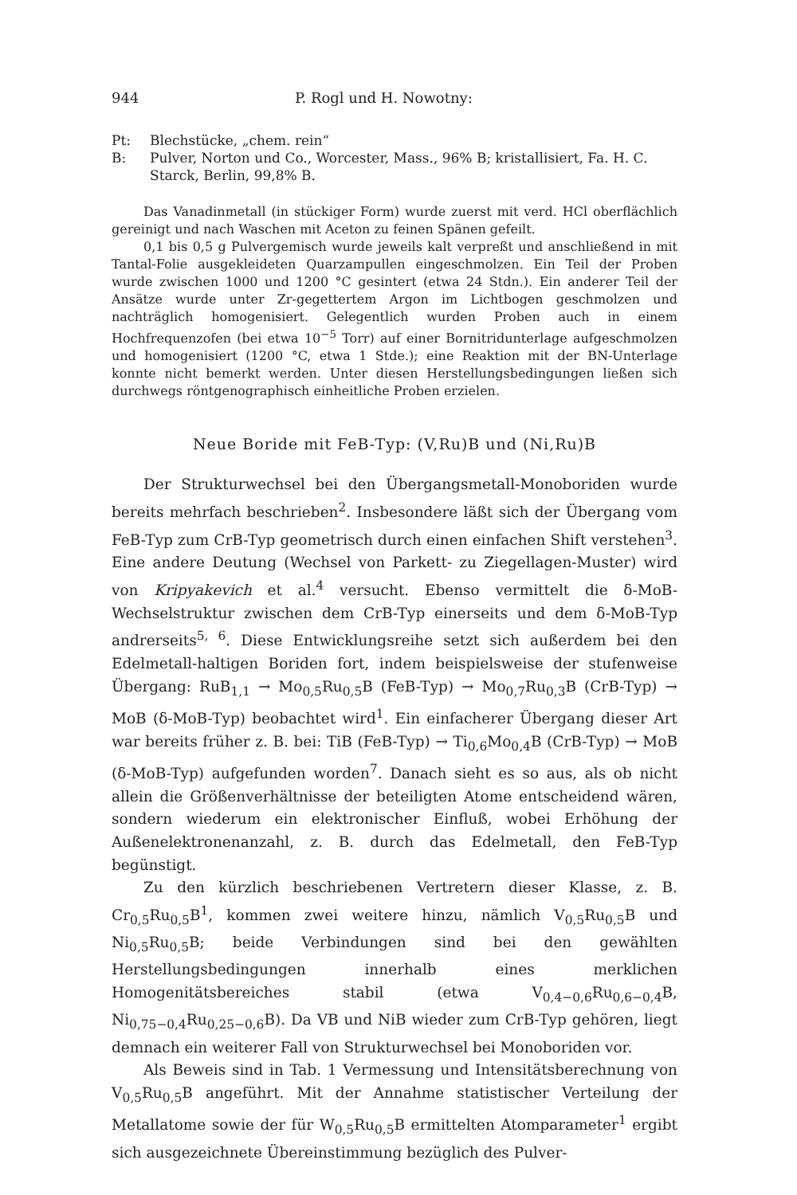944 P. Rogl und H. Nowotny:
Pt: Blechstücke, „chem. rein“
B: Pulver, Norton und Co., Worcester, Mass., 96% B; kristallisiert, Fa. H. C. Starck, Berlin, 99,8% B.
Das Vanadinmetall (in stückiger Form) wurde zuerst mit verd. HCl oberflächlich gereinigt und nach Waschen mit Aceton zu feinen Spänen gefeilt.
0,1 bis 0,5 g Pulvergemisch wurde jeweils kalt verpreßt und anschließend in mit Tantal-Folie ausgekleideten Quarzampullen eingeschmolzen. Ein Teil der Proben wurde zwischen 1000 und 1200 °C gesintert (etwa 24 Stdn.). Ein anderer Teil der Ansätze wurde unter Zr-gegettertem Argon im Lichtbogen geschmolzen und nachträglich homogenisiert. Gelegentlich wurden Proben auch in einem Hochfrequenzofen (bei etwa 10<sup>−5</sup> Torr) auf einer Bornitridunterlage aufgeschmolzen und homogenisiert (1200 °C, etwa 1 Stde.); eine Reaktion mit der BN-Unterlage konnte nicht bemerkt werden. Unter diesen Herstellungsbedingungen ließen sich durchwegs röntgenographisch einheitliche Proben erzielen.
Neue Boride mit FeB-Typ: (V,Ru)B und (Ni,Ru)B
Der Strukturwechsel bei den Übergangsmetall-Monoboriden wurde bereits mehrfach beschrieben<sup>2</sup>. Insbesondere läßt sich der Übergang vom FeB-Typ zum CrB-Typ geometrisch durch einen einfachen Shift verstehen<sup>3</sup>. Eine andere Deutung (Wechsel von Parkett- zu Ziegellagen-Muster) wird von Kripyakevich et al.<sup>4</sup> versucht. Ebenso vermittelt die δ-MoB-Wechselstruktur zwischen dem CrB-Typ einerseits und dem δ-MoB-Typ andrerseits<sup>5, 6</sup>. Diese Entwicklungsreihe setzt sich außerdem bei den Edelmetall-haltigen Boriden fort, indem beispielsweise der stufenweise Übergang: RuB<sub>1,1</sub> → Mo<sub>0,5</sub>Ru<sub>0,5</sub>B (FeB-Typ) → Mo<sub>0,7</sub>Ru<sub>0,3</sub>B (CrB-Typ) → MoB (δ-MoB-Typ) beobachtet wird<sup>1</sup>. Ein einfacherer Übergang dieser Art war bereits früher z. B. bei: TiB (FeB-Typ) → Ti<sub>0,6</sub>Mo<sub>0,4</sub>B (CrB-Typ) → MoB (δ-MoB-Typ) aufgefunden worden<sup>7</sup>. Danach sieht es so aus, als ob nicht allein die Größenverhältnisse der beteiligten Atome entscheidend wären, sondern wiederum ein elektronischer Einfluß, wobei Erhöhung der Außenelektronenanzahl, z. B. durch das Edelmetall, den FeB-Typ begünstigt.
Zu den kürzlich beschriebenen Vertretern dieser Klasse, z. B. Cr<sub>0,5</sub>Ru<sub>0,5</sub>B<sup>1</sup>, kommen zwei weitere hinzu, nämlich V<sub>0,5</sub>Ru<sub>0,5</sub>B und Ni<sub>0,5</sub>Ru<sub>0,5</sub>B; beide Verbindungen sind bei den gewählten Herstellungsbedingungen innerhalb eines merklichen Homogenitätsbereiches stabil (etwa V<sub>0,4−0,6</sub>Ru<sub>0,6−0,4</sub>B, Ni<sub>0,75−0,4</sub>Ru<sub>0,25−0,6</sub>B). Da VB und NiB wieder zum CrB-Typ gehören, liegt demnach ein weiterer Fall von Strukturwechsel bei Monoboriden vor.
Als Beweis sind in Tab. 1 Vermessung und Intensitätsberechnung von V<sub>0,5</sub>Ru<sub>0,5</sub>B angeführt. Mit der Annahme statistischer Verteilung der Metallatome sowie der für W<sub>0,5</sub>Ru<sub>0,5</sub>B ermittelten Atomparameter<sup>1</sup> ergibt sich ausgezeichnete Übereinstimmung bezüglich des Pulver-